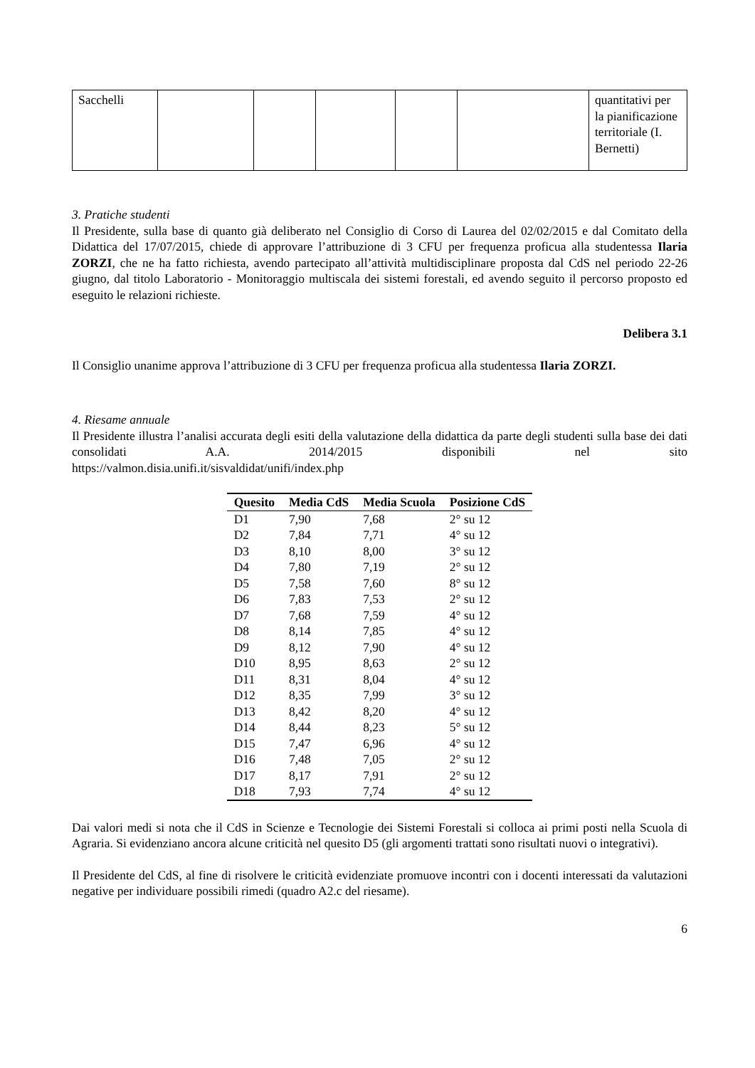| Sacchelli | | | | | | quantitativi per la pianificazione territoriale (I. Bernetti) |
3. Pratiche studenti
Il Presidente, sulla base di quanto già deliberato nel Consiglio di Corso di Laurea del 02/02/2015 e dal Comitato della Didattica del 17/07/2015, chiede di approvare l’attribuzione di 3 CFU per frequenza proficua alla studentessa Ilaria ZORZI, che ne ha fatto richiesta, avendo partecipato all’attività multidisciplinare proposta dal CdS nel periodo 22-26 giugno, dal titolo Laboratorio - Monitoraggio multiscala dei sistemi forestali, ed avendo seguito il percorso proposto ed eseguito le relazioni richieste.
Delibera 3.1
Il Consiglio unanime approva l’attribuzione di 3 CFU per frequenza proficua alla studentessa Ilaria ZORZI.
4. Riesame annuale
Il Presidente illustra l’analisi accurata degli esiti della valutazione della didattica da parte degli studenti sulla base dei dati consolidati A.A. 2014/2015 disponibili nel sito
https://valmon.disia.unifi.it/sisvaldidat/unifi/index.php
| Quesito | Media CdS | Media Scuola | Posizione CdS |
| --- | --- | --- | --- |
| D1 | 7,90 | 7,68 | 2° su 12 |
| D2 | 7,84 | 7,71 | 4° su 12 |
| D3 | 8,10 | 8,00 | 3° su 12 |
| D4 | 7,80 | 7,19 | 2° su 12 |
| D5 | 7,58 | 7,60 | 8° su 12 |
| D6 | 7,83 | 7,53 | 2° su 12 |
| D7 | 7,68 | 7,59 | 4° su 12 |
| D8 | 8,14 | 7,85 | 4° su 12 |
| D9 | 8,12 | 7,90 | 4° su 12 |
| D10 | 8,95 | 8,63 | 2° su 12 |
| D11 | 8,31 | 8,04 | 4° su 12 |
| D12 | 8,35 | 7,99 | 3° su 12 |
| D13 | 8,42 | 8,20 | 4° su 12 |
| D14 | 8,44 | 8,23 | 5° su 12 |
| D15 | 7,47 | 6,96 | 4° su 12 |
| D16 | 7,48 | 7,05 | 2° su 12 |
| D17 | 8,17 | 7,91 | 2° su 12 |
| D18 | 7,93 | 7,74 | 4° su 12 |
Dai valori medi si nota che il CdS in Scienze e Tecnologie dei Sistemi Forestali si colloca ai primi posti nella Scuola di Agraria. Si evidenziano ancora alcune criticità nel quesito D5 (gli argomenti trattati sono risultati nuovi o integrativi).
Il Presidente del CdS, al fine di risolvere le criticità evidenziate promuove incontri con i docenti interessati da valutazioni negative per individuare possibili rimedi (quadro A2.c del riesame).
6